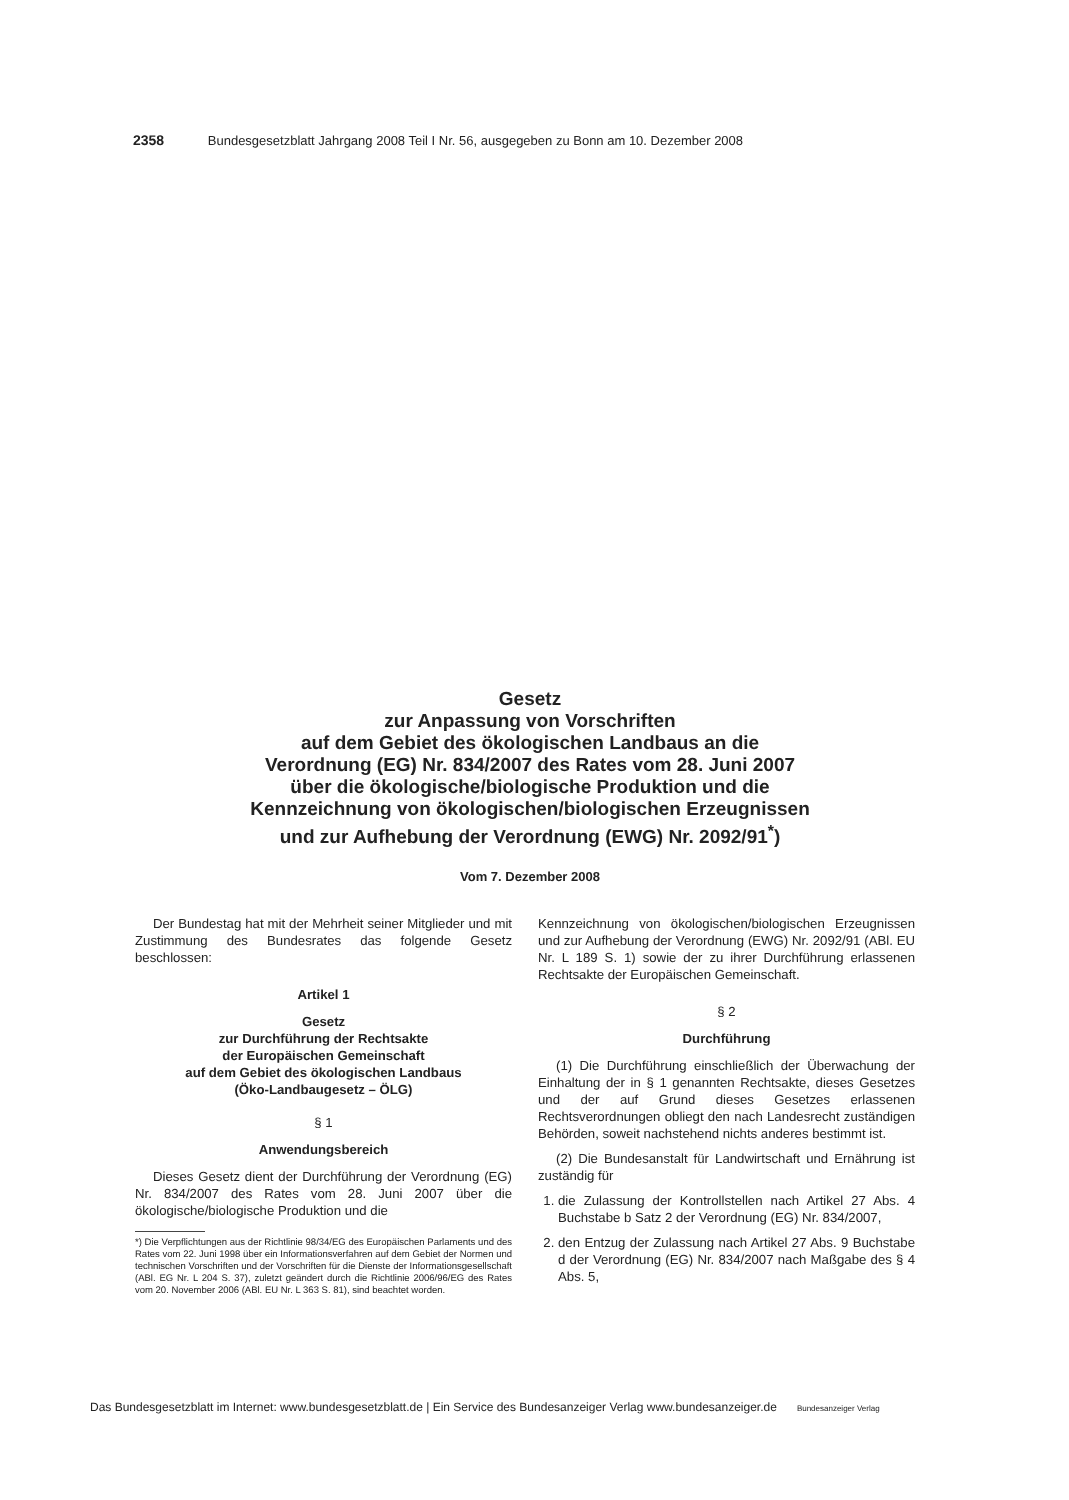2358 Bundesgesetzblatt Jahrgang 2008 Teil I Nr. 56, ausgegeben zu Bonn am 10. Dezember 2008
Gesetz
zur Anpassung von Vorschriften
auf dem Gebiet des ökologischen Landbaus an die
Verordnung (EG) Nr. 834/2007 des Rates vom 28. Juni 2007
über die ökologische/biologische Produktion und die
Kennzeichnung von ökologischen/biologischen Erzeugnissen
und zur Aufhebung der Verordnung (EWG) Nr. 2092/91<sup>*</sup>)
Vom 7. Dezember 2008
Der Bundestag hat mit der Mehrheit seiner Mitglieder und mit Zustimmung des Bundesrates das folgende Gesetz beschlossen:
Artikel 1
Gesetz
zur Durchführung der Rechtsakte
der Europäischen Gemeinschaft
auf dem Gebiet des ökologischen Landbaus
(Öko-Landbaugesetz – ÖLG)
§ 1
Anwendungsbereich
Dieses Gesetz dient der Durchführung der Verordnung (EG) Nr. 834/2007 des Rates vom 28. Juni 2007 über die ökologische/biologische Produktion und die
*) Die Verpflichtungen aus der Richtlinie 98/34/EG des Europäischen Parlaments und des Rates vom 22. Juni 1998 über ein Informationsverfahren auf dem Gebiet der Normen und technischen Vorschriften und der Vorschriften für die Dienste der Informationsgesellschaft (ABl. EG Nr. L 204 S. 37), zuletzt geändert durch die Richtlinie 2006/96/EG des Rates vom 20. November 2006 (ABl. EU Nr. L 363 S. 81), sind beachtet worden.
Kennzeichnung von ökologischen/biologischen Erzeugnissen und zur Aufhebung der Verordnung (EWG) Nr. 2092/91 (ABl. EU Nr. L 189 S. 1) sowie der zu ihrer Durchführung erlassenen Rechtsakte der Europäischen Gemeinschaft.
§ 2
Durchführung
(1) Die Durchführung einschließlich der Überwachung der Einhaltung der in § 1 genannten Rechtsakte, dieses Gesetzes und der auf Grund dieses Gesetzes erlassenen Rechtsverordnungen obliegt den nach Landesrecht zuständigen Behörden, soweit nachstehend nichts anderes bestimmt ist.
(2) Die Bundesanstalt für Landwirtschaft und Ernährung ist zuständig für
1. die Zulassung der Kontrollstellen nach Artikel 27 Abs. 4 Buchstabe b Satz 2 der Verordnung (EG) Nr. 834/2007,
2. den Entzug der Zulassung nach Artikel 27 Abs. 9 Buchstabe d der Verordnung (EG) Nr. 834/2007 nach Maßgabe des § 4 Abs. 5,
Das Bundesgesetzblatt im Internet: www.bundesgesetzblatt.de | Ein Service des Bundesanzeiger Verlag www.bundesanzeiger.de Bundesanzeiger Verlag